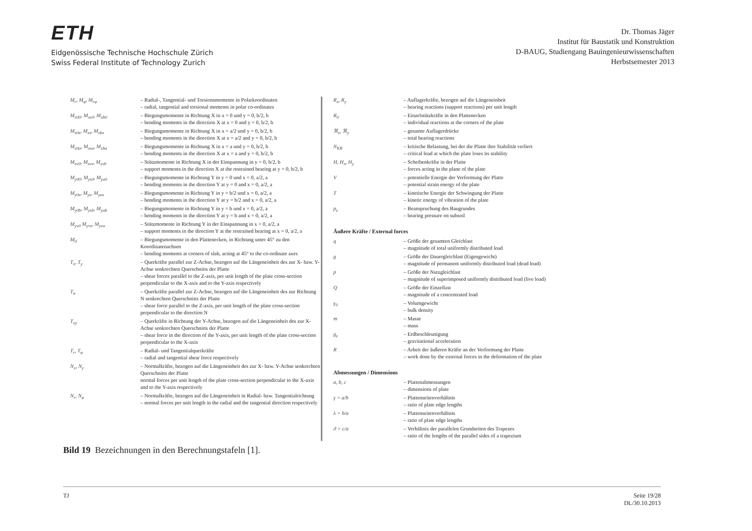ETH
Eidgenössische Technische Hochschule Zürich
Swiss Federal Institute of Technology Zurich
Dr. Thomas Jäger
Institut für Baustatik und Konstruktion
D-BAUG, Studiengang Bauingenieurwissenschaften
Herbstsemester 2013
| M<sub>r</sub>, M<sub>φ</sub>, M<sub>rφ</sub> | – Radial-, Tangential- und Torsionsmomente in Polarkoordinaten – radial, tangential and torsional moments in polar co-ordinates |
| M<sub>x00</sub>, M<sub>xs0</sub>, M<sub>xb0</sub> | – Biegungsmomente in Richtung X in x = 0 und y = 0, b/2, b – bending moments in the direction X at x = 0 and y = 0, b/2, b |
| M<sub>x0s</sub>, M<sub>xs</sub>, M<sub>xbs</sub> | – Biegungsmomente in Richtung X in x = a/2 und y = 0, b/2, b – bending moments in the direction X at x = a/2 and y = 0, b/2, b |
| M<sub>x0a</sub>, M<sub>xsa</sub>, M<sub>xba</sub> | – Biegungsmomente in Richtung X in x = a und y = 0, b/2, b – bending moments in the direction X at x = a and y = 0, b/2, b |
| M<sub>xv0</sub>, M<sub>xvs</sub>, M<sub>xvb</sub> | – Stützmomente in Richtung X in der Einspannung in y = 0, b/2, b – support moments in the direction X at the restrained bearing at y = 0, b/2, b |
| M<sub>y00</sub>, M<sub>ys0</sub>, M<sub>ya0</sub> | – Biegungsmomente in Richtung Y in y = 0 und x = 0, a/2, a – bending moments in the direction Y at y = 0 and x = 0, a/2, a |
| M<sub>y0s</sub>, M<sub>ys</sub>, M<sub>yas</sub> | – Biegungsmomente in Richtung Y in y = b/2 und x = 0, a/2, a – bending moments in the direction Y at y = b/2 and x = 0, a/2, a |
| M<sub>y0b</sub>, M<sub>ysb</sub>, M<sub>yab</sub> | – Biegungsmomente in Richtung Y in y = b und x = 0, a/2, a – bending moments in the direction Y at y = b and x = 0, a/2, a |
| M<sub>yv0</sub> M<sub>yvs</sub>, M<sub>yva</sub> | – Stützmomente in Richtung Y in der Einspannung in x = 0, a/2, a – support moments in the direction Y at the restrained bearing at x = 0, a/2, a |
| M<sub>0</sub> | – Biegungsmomente in den Plattenecken, in Richtung unter 45° zu den Koordinatenachsen – bending moments at corners of slab, acting at 45° to the co-ordinate axes |
| T<sub>x</sub>, T<sub>y</sub> | – Querkräfte parallel zur Z-Achse, bezogen auf die Längeneinheit des zur X- bzw. Y-Achse senkrechten Querschnitts der Platte – shear forces parallel to the Z-axis, per unit length of the plate cross-section perpendicular to the X-axis and to the Y-axis respectively |
| T<sub>n</sub> | – Querkräfte parallel zur Z-Achse, bezogen auf die Längeneinheit des zur Richtung N senkrechten Querschnitts der Platte – shear force parallel to the Z-axis, per unit length of the plate cross-section perpendicular to the direction N |
| T<sub>xy</sub> | – Querkräfte in Richtung der Y-Achse, bezogen auf die Längeneinheit des zur X-Achse senkrechten Querschnitts der Platte – shear force in the direction of the Y-axis, per unit length of the plate cross-section perpendicular to the X-axis |
| T<sub>r</sub>, T<sub>φ</sub> | – Radial- und Tangentialquerkräfte – radial and tangential shear force respectively |
| N<sub>x</sub>, N<sub>y</sub> | – Normalkräfte, bezogen auf die Längeneinheit des zur X- bzw. Y-Achse senkrechten Querschnitts der Platte normal forces per unit length of the plate cross-section perpendicular to the X-axis and to the Y-axis respectively |
| N<sub>r</sub>, N<sub>φ</sub> | – Normalkräfte, bezogen auf die Längeneinheit in Radial- bzw. Tangentialrichtung – normal forces per unit length in the radial and the tangential direction respectively |
| R<sub>x</sub>, R<sub>y</sub> | – Auflagerkräfte, bezogen auf die Längeneinheit – bearing reactions (support reactions) per unit length |
| R<sub>0</sub> | – Einzelstützkräfte in den Plattenecken – individual reactions at the corners of the plate |
| ℜ<sub>x</sub>, ℜ<sub>y</sub> | – gesamte Auflagerdrücke – total bearing reactions |
| N<sub>KR</sub> | – kritische Belastung, bei der die Platte ihre Stabilität verliert – critical load at which the plate loses its stability |
| H, H<sub>x</sub>, H<sub>y</sub> | – Scheibenkräfte in der Platte – forces acting in the plane of the plate |
| V | – potentielle Energie der Verformung der Platte – potential strain energy of the plate |
| T | – kinetische Energie der Schwingung der Platte – kinetic energy of vibration of the plate |
| p<sub>z</sub> | – Beanspruchung des Baugrundes – bearing pressure on subsoil |
Äußere Kräfte / External forces
| q | – Größe der gesamten Gleichlast – magnitude of total uniformly distributed load |
| g | – Größe der Dauergleichlast (Eigengewicht) – magnitude of permanent uniformly distributed load (dead load) |
| p | – Größe der Nutzgleichlast – magnitude of superimposed uniformly distributed load (live load) |
| Q | – Größe der Einzellast – magnitude of a concentrated load |
| γ<sub>0</sub> | – Volumgewicht – bulk density |
| m | – Masse – mass |
| g<sub>z</sub> | – Erdbeschleunigung – gravitational acceleration |
| R | – Arbeit der äußeren Kräfte an der Verformung der Platte – work done by the external forces in the deformation of the plate |
Abmessungen / Dimensions
| a, b, c | – Plattenabmessungen – dimensions of plate |
| γ = a/b | – Plattenseitenverhältnis – ratio of plate edge lengths |
| λ = b/a | – Plattenseitenverhältnis – ratio of plate edge lengths |
| ϑ = c/a | – Verhältnis der parallelen Grundseiten des Trapezes – ratio of the lengths of the parallel sides of a trapezium |
Bild 19 Bezeichnungen in den Berechnungstafeln [1].
TJ Seite 19/28
DL/30.10.2013